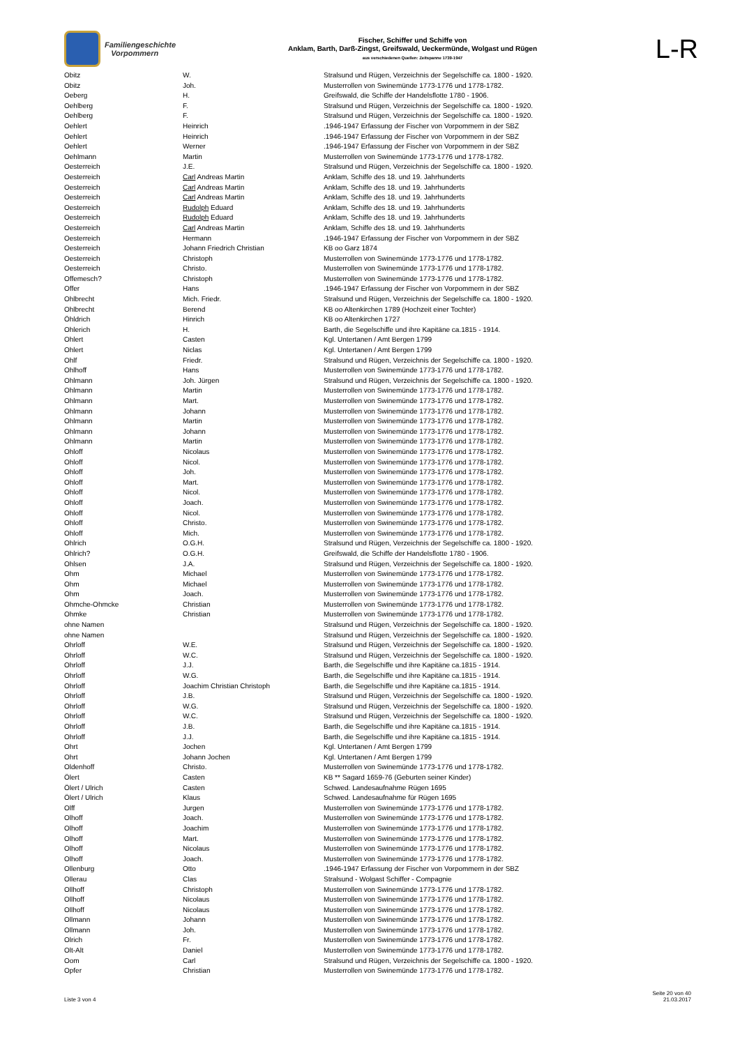Familiengeschichte
Vorpommern
Fischer, Schiffer und Schiffe von
Anklam, Barth, Darß-Zingst, Greifswald, Ueckermünde, Wolgast und Rügen
aus verschiedenen Quellen: Zeitspanne 1739-1947
L-R
| Obitz | W. | Stralsund und Rügen, Verzeichnis der Segelschiffe ca. 1800 - 1920. |
| Obitz | Joh. | Musterrollen von Swinemünde 1773-1776 und 1778-1782. |
| Oeberg | H. | Greifswald, die Schiffe der Handelsflotte 1780 - 1906. |
| Oehlberg | F. | Stralsund und Rügen, Verzeichnis der Segelschiffe ca. 1800 - 1920. |
| Oehlberg | F. | Stralsund und Rügen, Verzeichnis der Segelschiffe ca. 1800 - 1920. |
| Oehlert | Heinrich | .1946-1947 Erfassung der Fischer von Vorpommern in der SBZ |
| Oehlert | Heinrich | .1946-1947 Erfassung der Fischer von Vorpommern in der SBZ |
| Oehlert | Werner | .1946-1947 Erfassung der Fischer von Vorpommern in der SBZ |
| Oehlmann | Martin | Musterrollen von Swinemünde 1773-1776 und 1778-1782. |
| Oesterreich | J.E. | Stralsund und Rügen, Verzeichnis der Segelschiffe ca. 1800 - 1920. |
| Oesterreich | Carl Andreas Martin | Anklam, Schiffe des 18. und 19. Jahrhunderts |
| Oesterreich | Carl Andreas Martin | Anklam, Schiffe des 18. und 19. Jahrhunderts |
| Oesterreich | Carl Andreas Martin | Anklam, Schiffe des 18. und 19. Jahrhunderts |
| Oesterreich | Rudolph Eduard | Anklam, Schiffe des 18. und 19. Jahrhunderts |
| Oesterreich | Rudolph Eduard | Anklam, Schiffe des 18. und 19. Jahrhunderts |
| Oesterreich | Carl Andreas Martin | Anklam, Schiffe des 18. und 19. Jahrhunderts |
| Oesterreich | Hermann | .1946-1947 Erfassung der Fischer von Vorpommern in der SBZ |
| Oesterreich | Johann Friedrich Christian | KB oo Garz 1874 |
| Oesterreich | Christoph | Musterrollen von Swinemünde 1773-1776 und 1778-1782. |
| Oesterreich | Christo. | Musterrollen von Swinemünde 1773-1776 und 1778-1782. |
| Offemesch? | Christoph | Musterrollen von Swinemünde 1773-1776 und 1778-1782. |
| Offer | Hans | .1946-1947 Erfassung der Fischer von Vorpommern in der SBZ |
| Ohlbrecht | Mich. Friedr. | Stralsund und Rügen, Verzeichnis der Segelschiffe ca. 1800 - 1920. |
| Ohlbrecht | Berend | KB oo Altenkirchen 1789 (Hochzeit einer Tochter) |
| Öhldrich | Hinrich | KB oo Altenkirchen 1727 |
| Ohlerich | H. | Barth, die Segelschiffe und ihre Kapitäne ca.1815 - 1914. |
| Ohlert | Casten | Kgl. Untertanen / Amt Bergen 1799 |
| Ohlert | Niclas | Kgl. Untertanen / Amt Bergen 1799 |
| Ohlf | Friedr. | Stralsund und Rügen, Verzeichnis der Segelschiffe ca. 1800 - 1920. |
| Ohlhoff | Hans | Musterrollen von Swinemünde 1773-1776 und 1778-1782. |
| Ohlmann | Joh. Jürgen | Stralsund und Rügen, Verzeichnis der Segelschiffe ca. 1800 - 1920. |
| Ohlmann | Martin | Musterrollen von Swinemünde 1773-1776 und 1778-1782. |
| Ohlmann | Mart. | Musterrollen von Swinemünde 1773-1776 und 1778-1782. |
| Ohlmann | Johann | Musterrollen von Swinemünde 1773-1776 und 1778-1782. |
| Ohlmann | Martin | Musterrollen von Swinemünde 1773-1776 und 1778-1782. |
| Ohlmann | Johann | Musterrollen von Swinemünde 1773-1776 und 1778-1782. |
| Ohlmann | Martin | Musterrollen von Swinemünde 1773-1776 und 1778-1782. |
| Ohloff | Nicolaus | Musterrollen von Swinemünde 1773-1776 und 1778-1782. |
| Ohloff | Nicol. | Musterrollen von Swinemünde 1773-1776 und 1778-1782. |
| Ohloff | Joh. | Musterrollen von Swinemünde 1773-1776 und 1778-1782. |
| Ohloff | Mart. | Musterrollen von Swinemünde 1773-1776 und 1778-1782. |
| Ohloff | Nicol. | Musterrollen von Swinemünde 1773-1776 und 1778-1782. |
| Ohloff | Joach. | Musterrollen von Swinemünde 1773-1776 und 1778-1782. |
| Ohloff | Nicol. | Musterrollen von Swinemünde 1773-1776 und 1778-1782. |
| Ohloff | Christo. | Musterrollen von Swinemünde 1773-1776 und 1778-1782. |
| Ohloff | Mich. | Musterrollen von Swinemünde 1773-1776 und 1778-1782. |
| Ohlrich | O.G.H. | Stralsund und Rügen, Verzeichnis der Segelschiffe ca. 1800 - 1920. |
| Ohlrich? | O.G.H. | Greifswald, die Schiffe der Handelsflotte 1780 - 1906. |
| Ohlsen | J.A. | Stralsund und Rügen, Verzeichnis der Segelschiffe ca. 1800 - 1920. |
| Ohm | Michael | Musterrollen von Swinemünde 1773-1776 und 1778-1782. |
| Ohm | Michael | Musterrollen von Swinemünde 1773-1776 und 1778-1782. |
| Ohm | Joach. | Musterrollen von Swinemünde 1773-1776 und 1778-1782. |
| Ohmche-Ohmcke | Christian | Musterrollen von Swinemünde 1773-1776 und 1778-1782. |
| Ohmke | Christian | Musterrollen von Swinemünde 1773-1776 und 1778-1782. |
| ohne Namen | | Stralsund und Rügen, Verzeichnis der Segelschiffe ca. 1800 - 1920. |
| ohne Namen | | Stralsund und Rügen, Verzeichnis der Segelschiffe ca. 1800 - 1920. |
| Ohrloff | W.E. | Stralsund und Rügen, Verzeichnis der Segelschiffe ca. 1800 - 1920. |
| Ohrloff | W.C. | Stralsund und Rügen, Verzeichnis der Segelschiffe ca. 1800 - 1920. |
| Ohrloff | J.J. | Barth, die Segelschiffe und ihre Kapitäne ca.1815 - 1914. |
| Ohrloff | W.G. | Barth, die Segelschiffe und ihre Kapitäne ca.1815 - 1914. |
| Ohrloff | Joachim Christian Christoph | Barth, die Segelschiffe und ihre Kapitäne ca.1815 - 1914. |
| Ohrloff | J.B. | Stralsund und Rügen, Verzeichnis der Segelschiffe ca. 1800 - 1920. |
| Ohrloff | W.G. | Stralsund und Rügen, Verzeichnis der Segelschiffe ca. 1800 - 1920. |
| Ohrloff | W.C. | Stralsund und Rügen, Verzeichnis der Segelschiffe ca. 1800 - 1920. |
| Ohrloff | J.B. | Barth, die Segelschiffe und ihre Kapitäne ca.1815 - 1914. |
| Ohrloff | J.J. | Barth, die Segelschiffe und ihre Kapitäne ca.1815 - 1914. |
| Ohrt | Jochen | Kgl. Untertanen / Amt Bergen 1799 |
| Ohrt | Johann Jochen | Kgl. Untertanen / Amt Bergen 1799 |
| Oldenhoff | Christo. | Musterrollen von Swinemünde 1773-1776 und 1778-1782. |
| Ölert | Casten | KB ** Sagard 1659-76 (Geburten seiner Kinder) |
| Ölert / Ulrich | Casten | Schwed. Landesaufnahme Rügen 1695 |
| Ölert / Ulrich | Klaus | Schwed. Landesaufnahme für Rügen 1695 |
| Olff | Jurgen | Musterrollen von Swinemünde 1773-1776 und 1778-1782. |
| Olhoff | Joach. | Musterrollen von Swinemünde 1773-1776 und 1778-1782. |
| Olhoff | Joachim | Musterrollen von Swinemünde 1773-1776 und 1778-1782. |
| Olhoff | Mart. | Musterrollen von Swinemünde 1773-1776 und 1778-1782. |
| Olhoff | Nicolaus | Musterrollen von Swinemünde 1773-1776 und 1778-1782. |
| Olhoff | Joach. | Musterrollen von Swinemünde 1773-1776 und 1778-1782. |
| Ollenburg | Otto | .1946-1947 Erfassung der Fischer von Vorpommern in der SBZ |
| Ollerau | Clas | Stralsund - Wolgast Schiffer - Compagnie |
| Ollhoff | Christoph | Musterrollen von Swinemünde 1773-1776 und 1778-1782. |
| Ollhoff | Nicolaus | Musterrollen von Swinemünde 1773-1776 und 1778-1782. |
| Ollhoff | Nicolaus | Musterrollen von Swinemünde 1773-1776 und 1778-1782. |
| Ollmann | Johann | Musterrollen von Swinemünde 1773-1776 und 1778-1782. |
| Ollmann | Joh. | Musterrollen von Swinemünde 1773-1776 und 1778-1782. |
| Olrich | Fr. | Musterrollen von Swinemünde 1773-1776 und 1778-1782. |
| Olt-Alt | Daniel | Musterrollen von Swinemünde 1773-1776 und 1778-1782. |
| Oom | Carl | Stralsund und Rügen, Verzeichnis der Segelschiffe ca. 1800 - 1920. |
| Opfer | Christian | Musterrollen von Swinemünde 1773-1776 und 1778-1782. |
Liste 3 von 4
Seite 20 von 40
21.03.2017